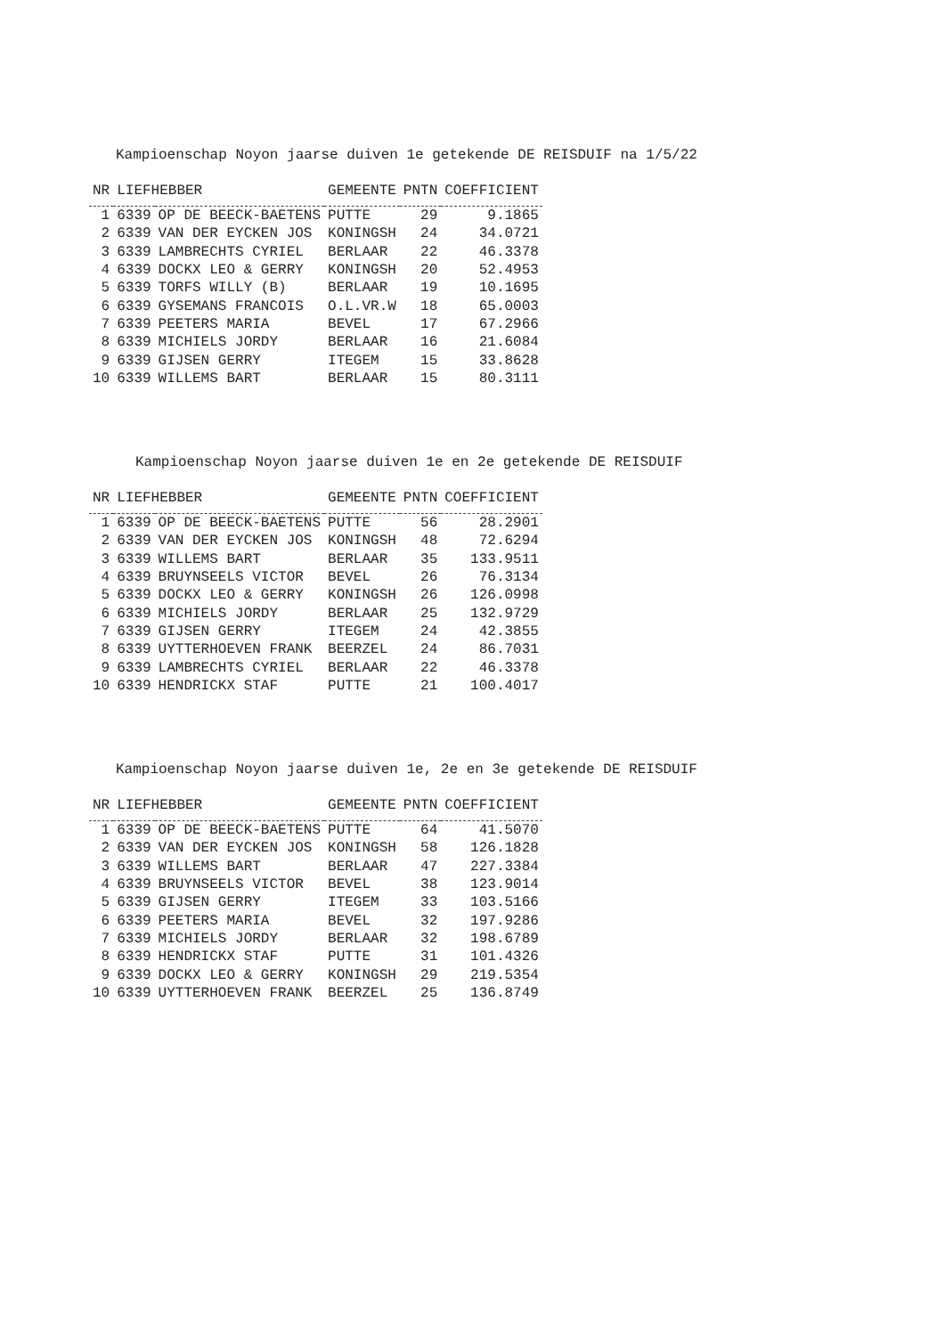Kampioenschap Noyon jaarse duiven 1e getekende DE REISDUIF na 1/5/22
| NR | LIEFHEBBER | | GEMEENTE | PNTN | COEFFICIENT |
| --- | --- | --- | --- | --- | --- |
| 1 | 6339 | OP DE BEECK-BAETENS | PUTTE | 29 | 9.1865 |
| 2 | 6339 | VAN DER EYCKEN JOS | KONINGSH | 24 | 34.0721 |
| 3 | 6339 | LAMBRECHTS CYRIEL | BERLAAR | 22 | 46.3378 |
| 4 | 6339 | DOCKX LEO & GERRY | KONINGSH | 20 | 52.4953 |
| 5 | 6339 | TORFS WILLY (B) | BERLAAR | 19 | 10.1695 |
| 6 | 6339 | GYSEMANS FRANCOIS | O.L.VR.W | 18 | 65.0003 |
| 7 | 6339 | PEETERS MARIA | BEVEL | 17 | 67.2966 |
| 8 | 6339 | MICHIELS JORDY | BERLAAR | 16 | 21.6084 |
| 9 | 6339 | GIJSEN GERRY | ITEGEM | 15 | 33.8628 |
| 10 | 6339 | WILLEMS BART | BERLAAR | 15 | 80.3111 |
Kampioenschap Noyon jaarse duiven 1e en 2e getekende DE REISDUIF
| NR | LIEFHEBBER | | GEMEENTE | PNTN | COEFFICIENT |
| --- | --- | --- | --- | --- | --- |
| 1 | 6339 | OP DE BEECK-BAETENS | PUTTE | 56 | 28.2901 |
| 2 | 6339 | VAN DER EYCKEN JOS | KONINGSH | 48 | 72.6294 |
| 3 | 6339 | WILLEMS BART | BERLAAR | 35 | 133.9511 |
| 4 | 6339 | BRUYNSEELS VICTOR | BEVEL | 26 | 76.3134 |
| 5 | 6339 | DOCKX LEO & GERRY | KONINGSH | 26 | 126.0998 |
| 6 | 6339 | MICHIELS JORDY | BERLAAR | 25 | 132.9729 |
| 7 | 6339 | GIJSEN GERRY | ITEGEM | 24 | 42.3855 |
| 8 | 6339 | UYTTERHOEVEN FRANK | BEERZEL | 24 | 86.7031 |
| 9 | 6339 | LAMBRECHTS CYRIEL | BERLAAR | 22 | 46.3378 |
| 10 | 6339 | HENDRICKX STAF | PUTTE | 21 | 100.4017 |
Kampioenschap Noyon jaarse duiven 1e, 2e en 3e getekende DE REISDUIF
| NR | LIEFHEBBER | | GEMEENTE | PNTN | COEFFICIENT |
| --- | --- | --- | --- | --- | --- |
| 1 | 6339 | OP DE BEECK-BAETENS | PUTTE | 64 | 41.5070 |
| 2 | 6339 | VAN DER EYCKEN JOS | KONINGSH | 58 | 126.1828 |
| 3 | 6339 | WILLEMS BART | BERLAAR | 47 | 227.3384 |
| 4 | 6339 | BRUYNSEELS VICTOR | BEVEL | 38 | 123.9014 |
| 5 | 6339 | GIJSEN GERRY | ITEGEM | 33 | 103.5166 |
| 6 | 6339 | PEETERS MARIA | BEVEL | 32 | 197.9286 |
| 7 | 6339 | MICHIELS JORDY | BERLAAR | 32 | 198.6789 |
| 8 | 6339 | HENDRICKX STAF | PUTTE | 31 | 101.4326 |
| 9 | 6339 | DOCKX LEO & GERRY | KONINGSH | 29 | 219.5354 |
| 10 | 6339 | UYTTERHOEVEN FRANK | BEERZEL | 25 | 136.8749 |